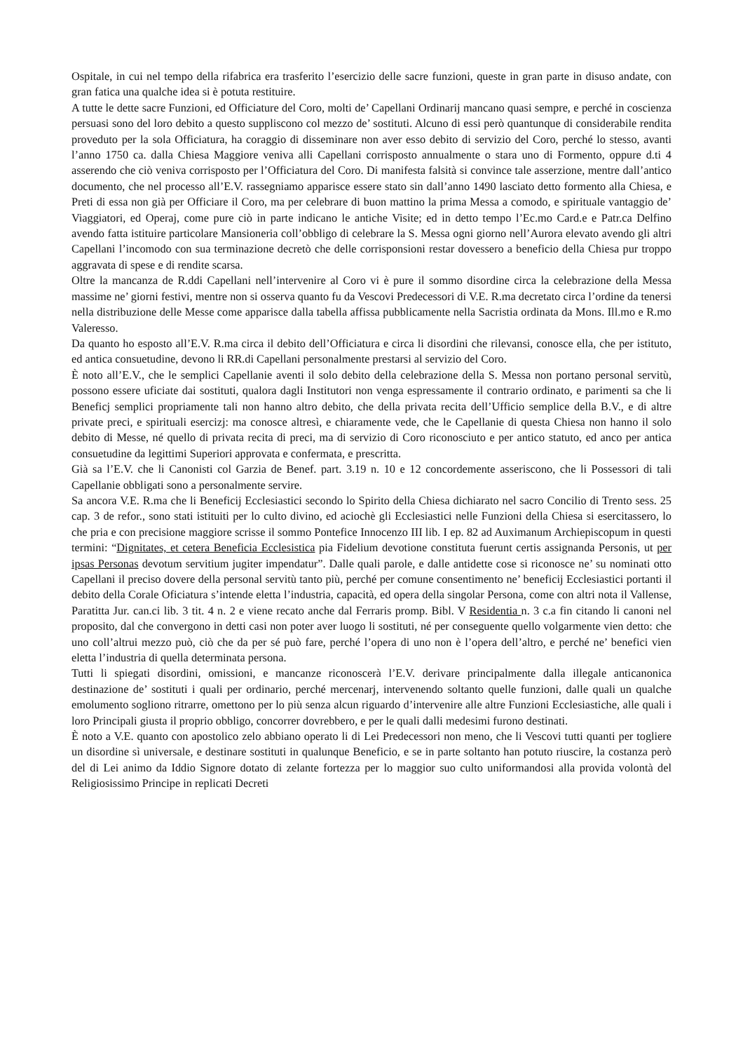Ospitale, in cui nel tempo della rifabrica era trasferito l’esercizio delle sacre funzioni, queste in gran parte in disuso andate, con gran fatica una qualche idea si è potuta restituire.
A tutte le dette sacre Funzioni, ed Officiature del Coro, molti de’ Capellani Ordinarij mancano quasi sempre, e perché in coscienza persuasi sono del loro debito a questo suppliscono col mezzo de’ sostituti. Alcuno di essi però quantunque di considerabile rendita proveduto per la sola Officiatura, ha coraggio di disseminare non aver esso debito di servizio del Coro, perché lo stesso, avanti l’anno 1750 ca. dalla Chiesa Maggiore veniva alli Capellani corrisposto annualmente o stara uno di Formento, oppure d.ti 4 asserendo che ciò veniva corrisposto per l’Officiatura del Coro. Di manifesta falsità si convince tale asserzione, mentre dall’antico documento, che nel processo all’E.V. rassegniamo apparisce essere stato sin dall’anno 1490 lasciato detto formento alla Chiesa, e Preti di essa non già per Officiare il Coro, ma per celebrare di buon mattino la prima Messa a comodo, e spirituale vantaggio de’ Viaggiatori, ed Operaj, come pure ciò in parte indicano le antiche Visite; ed in detto tempo l’Ec.mo Card.e e Patr.ca Delfino avendo fatta istituire particolare Mansioneria coll’obbligo di celebrare la S. Messa ogni giorno nell’Aurora elevato avendo gli altri Capellani l’incomodo con sua terminazione decretò che delle corrisponsioni restar dovessero a beneficio della Chiesa pur troppo aggravata di spese e di rendite scarsa.
Oltre la mancanza de R.ddi Capellani nell’intervenire al Coro vi è pure il sommo disordine circa la celebrazione della Messa massime ne’ giorni festivi, mentre non si osserva quanto fu da Vescovi Predecessori di V.E. R.ma decretato circa l’ordine da tenersi nella distribuzione delle Messe come apparisce dalla tabella affissa pubblicamente nella Sacristia ordinata da Mons. Ill.mo e R.mo Valeresso.
Da quanto ho esposto all’E.V. R.ma circa il debito dell’Officiatura e circa li disordini che rilevansi, conosce ella, che per istituto, ed antica consuetudine, devono li RR.di Capellani personalmente prestarsi al servizio del Coro.
È noto all’E.V., che le semplici Capellanie aventi il solo debito della celebrazione della S. Messa non portano personal servitù, possono essere uficiate dai sostituti, qualora dagli Institutori non venga espressamente il contrario ordinato, e parimenti sa che li Beneficj semplici propriamente tali non hanno altro debito, che della privata recita dell’Ufficio semplice della B.V., e di altre private preci, e spirituali esercizj: ma conosce altresì, e chiaramente vede, che le Capellanie di questa Chiesa non hanno il solo debito di Messe, né quello di privata recita di preci, ma di servizio di Coro riconosciuto e per antico statuto, ed anco per antica consuetudine da legittimi Superiori approvata e confermata, e prescritta.
Già sa l’E.V. che li Canonisti col Garzia de Benef. part. 3.19 n. 10 e 12 concordemente asseriscono, che li Possessori di tali Capellanie obbligati sono a personalmente servire.
Sa ancora V.E. R.ma che li Beneficij Ecclesiastici secondo lo Spirito della Chiesa dichiarato nel sacro Concilio di Trento sess. 25 cap. 3 de refor., sono stati istituiti per lo culto divino, ed aciochè gli Ecclesiastici nelle Funzioni della Chiesa si esercitassero, lo che pria e con precisione maggiore scrisse il sommo Pontefice Innocenzo III lib. I ep. 82 ad Auximanum Archiepiscopum in questi termini: “Dignitates, et cetera Beneficia Ecclesistica pia Fidelium devotione constituta fuerunt certis assignanda Personis, ut per ipsas Personas devotum servitium jugiter impendatur”. Dalle quali parole, e dalle antidette cose si riconosce ne’ su nominati otto Capellani il preciso dovere della personal servitù tanto più, perché per comune consentimento ne’ beneficij Ecclesiastici portanti il debito della Corale Oficiatura s’intende eletta l’industria, capacità, ed opera della singolar Persona, come con altri nota il Vallense, Paratitta Jur. can.ci lib. 3 tit. 4 n. 2 e viene recato anche dal Ferraris promp. Bibl. V Residentia n. 3 c.a fin citando li canoni nel proposito, dal che convergono in detti casi non poter aver luogo li sostituti, né per conseguente quello volgarmente vien detto: che uno coll’altrui mezzo può, ciò che da per sé può fare, perché l’opera di uno non è l’opera dell’altro, e perché ne’ benefici vien eletta l’industria di quella determinata persona.
Tutti li spiegati disordini, omissioni, e mancanze riconoscerà l’E.V. derivare principalmente dalla illegale anticanonica destinazione de’ sostituti i quali per ordinario, perché mercenarj, intervenendo soltanto quelle funzioni, dalle quali un qualche emolumento sogliono ritrarre, omettono per lo più senza alcun riguardo d’intervenire alle altre Funzioni Ecclesiastiche, alle quali i loro Principali giusta il proprio obbligo, concorrer dovrebbero, e per le quali dalli medesimi furono destinati.
È noto a V.E. quanto con apostolico zelo abbiano operato li di Lei Predecessori non meno, che li Vescovi tutti quanti per togliere un disordine sì universale, e destinare sostituti in qualunque Beneficio, e se in parte soltanto han potuto riuscire, la costanza però del di Lei animo da Iddio Signore dotato di zelante fortezza per lo maggior suo culto uniformandosi alla provida volontà del Religiosissimo Principe in replicati Decreti